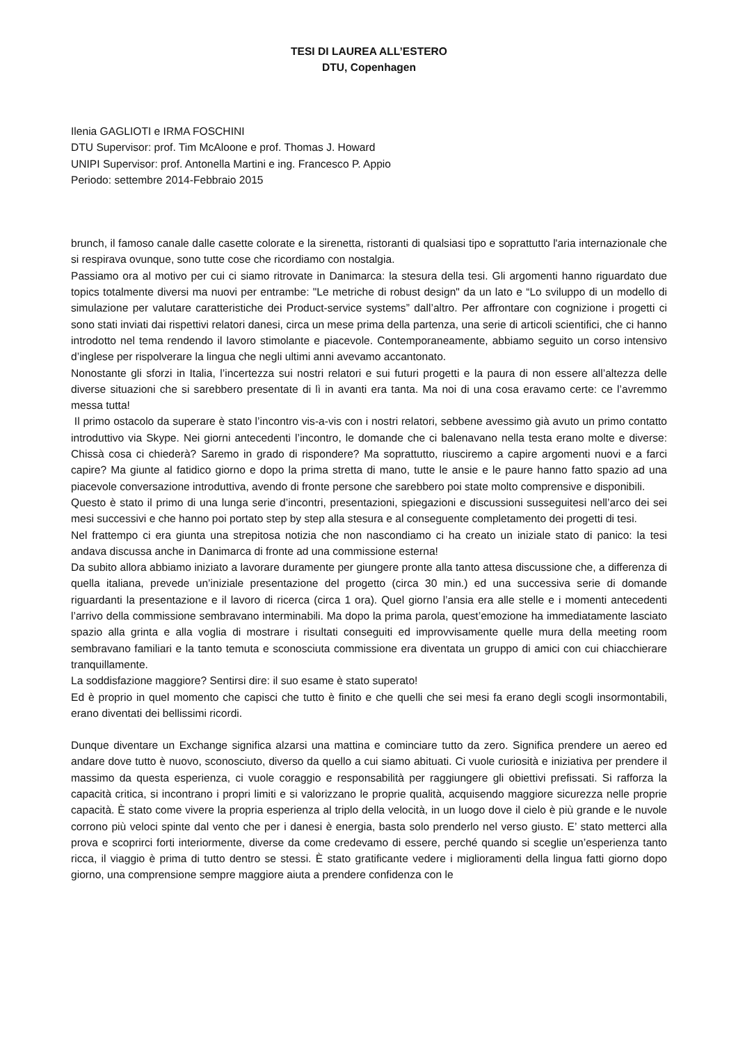TESI DI LAUREA ALL’ESTERO
DTU, Copenhagen
Ilenia GAGLIOTI e IRMA FOSCHINI
DTU Supervisor: prof. Tim McAloone e prof. Thomas J. Howard
UNIPI Supervisor: prof. Antonella Martini e ing. Francesco P. Appio
Periodo: settembre 2014-Febbraio 2015
brunch, il famoso canale dalle casette colorate e la sirenetta, ristoranti di qualsiasi tipo e soprattutto l'aria internazionale che si respirava ovunque, sono tutte cose che ricordiamo con nostalgia.
Passiamo ora al motivo per cui ci siamo ritrovate in Danimarca: la stesura della tesi. Gli argomenti hanno riguardato due topics totalmente diversi ma nuovi per entrambe: "Le metriche di robust design" da un lato e “Lo sviluppo di un modello di simulazione per valutare caratteristiche dei Product-service systems” dall’altro. Per affrontare con cognizione i progetti ci sono stati inviati dai rispettivi relatori danesi, circa un mese prima della partenza, una serie di articoli scientifici, che ci hanno introdotto nel tema rendendo il lavoro stimolante e piacevole. Contemporaneamente, abbiamo seguito un corso intensivo d’inglese per rispolverare la lingua che negli ultimi anni avevamo accantonato.
Nonostante gli sforzi in Italia, l’incertezza sui nostri relatori e sui futuri progetti e la paura di non essere all’altezza delle diverse situazioni che si sarebbero presentate di lì in avanti era tanta. Ma noi di una cosa eravamo certe: ce l’avremmo messa tutta!
Il primo ostacolo da superare è stato l’incontro vis-a-vis con i nostri relatori, sebbene avessimo già avuto un primo contatto introduttivo via Skype. Nei giorni antecedenti l’incontro, le domande che ci balenavano nella testa erano molte e diverse: Chissà cosa ci chiederà? Saremo in grado di rispondere? Ma soprattutto, riusciremo a capire argomenti nuovi e a farci capire? Ma giunte al fatidico giorno e dopo la prima stretta di mano, tutte le ansie e le paure hanno fatto spazio ad una piacevole conversazione introduttiva, avendo di fronte persone che sarebbero poi state molto comprensive e disponibili.
Questo è stato il primo di una lunga serie d’incontri, presentazioni, spiegazioni e discussioni susseguitesi nell’arco dei sei mesi successivi e che hanno poi portato step by step alla stesura e al conseguente completamento dei progetti di tesi.
Nel frattempo ci era giunta una strepitosa notizia che non nascondiamo ci ha creato un iniziale stato di panico: la tesi andava discussa anche in Danimarca di fronte ad una commissione esterna!
Da subito allora abbiamo iniziato a lavorare duramente per giungere pronte alla tanto attesa discussione che, a differenza di quella italiana, prevede un’iniziale presentazione del progetto (circa 30 min.) ed una successiva serie di domande riguardanti la presentazione e il lavoro di ricerca (circa 1 ora). Quel giorno l’ansia era alle stelle e i momenti antecedenti l’arrivo della commissione sembravano interminabili. Ma dopo la prima parola, quest’emozione ha immediatamente lasciato spazio alla grinta e alla voglia di mostrare i risultati conseguiti ed improvvisamente quelle mura della meeting room sembravano familiari e la tanto temuta e sconosciuta commissione era diventata un gruppo di amici con cui chiacchierare tranquillamente.
La soddisfazione maggiore? Sentirsi dire: il suo esame è stato superato!
Ed è proprio in quel momento che capisci che tutto è finito e che quelli che sei mesi fa erano degli scogli insormontabili, erano diventati dei bellissimi ricordi.
Dunque diventare un Exchange significa alzarsi una mattina e cominciare tutto da zero. Significa prendere un aereo ed andare dove tutto è nuovo, sconosciuto, diverso da quello a cui siamo abituati. Ci vuole curiosità e iniziativa per prendere il massimo da questa esperienza, ci vuole coraggio e responsabilità per raggiungere gli obiettivi prefissati. Si rafforza la capacità critica, si incontrano i propri limiti e si valorizzano le proprie qualità, acquisendo maggiore sicurezza nelle proprie capacità. È stato come vivere la propria esperienza al triplo della velocità, in un luogo dove il cielo è più grande e le nuvole corrono più veloci spinte dal vento che per i danesi è energia, basta solo prenderlo nel verso giusto. E’ stato metterci alla prova e scoprirci forti interiormente, diverse da come credevamo di essere, perché quando si sceglie un’esperienza tanto ricca, il viaggio è prima di tutto dentro se stessi. È stato gratificante vedere i miglioramenti della lingua fatti giorno dopo giorno, una comprensione sempre maggiore aiuta a prendere confidenza con le